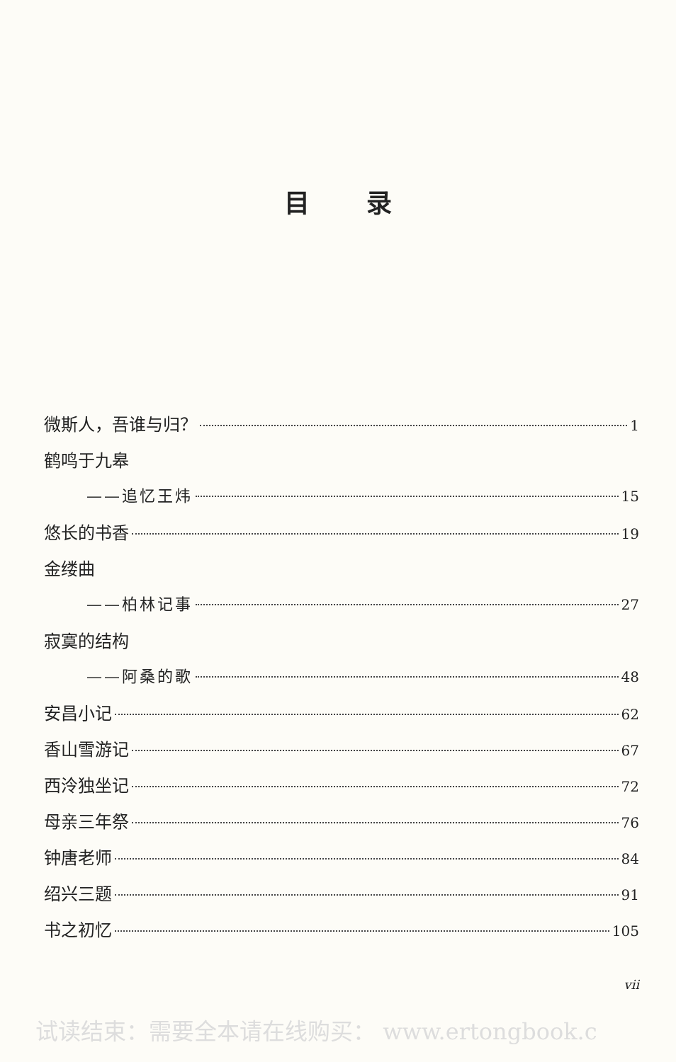目录
微斯人，吾谁与归？ 1
鹤鸣于九皋
——追忆王炜 15
悠长的书香 19
金缕曲
——柏林记事 27
寂寞的结构
——阿桑的歌 48
安昌小记 62
香山雪游记 67
西泠独坐记 72
母亲三年祭 76
钟唐老师 84
绍兴三题 91
书之初忆 105
vii
试读结束：需要全本请在线购买： www.ertongbook.c